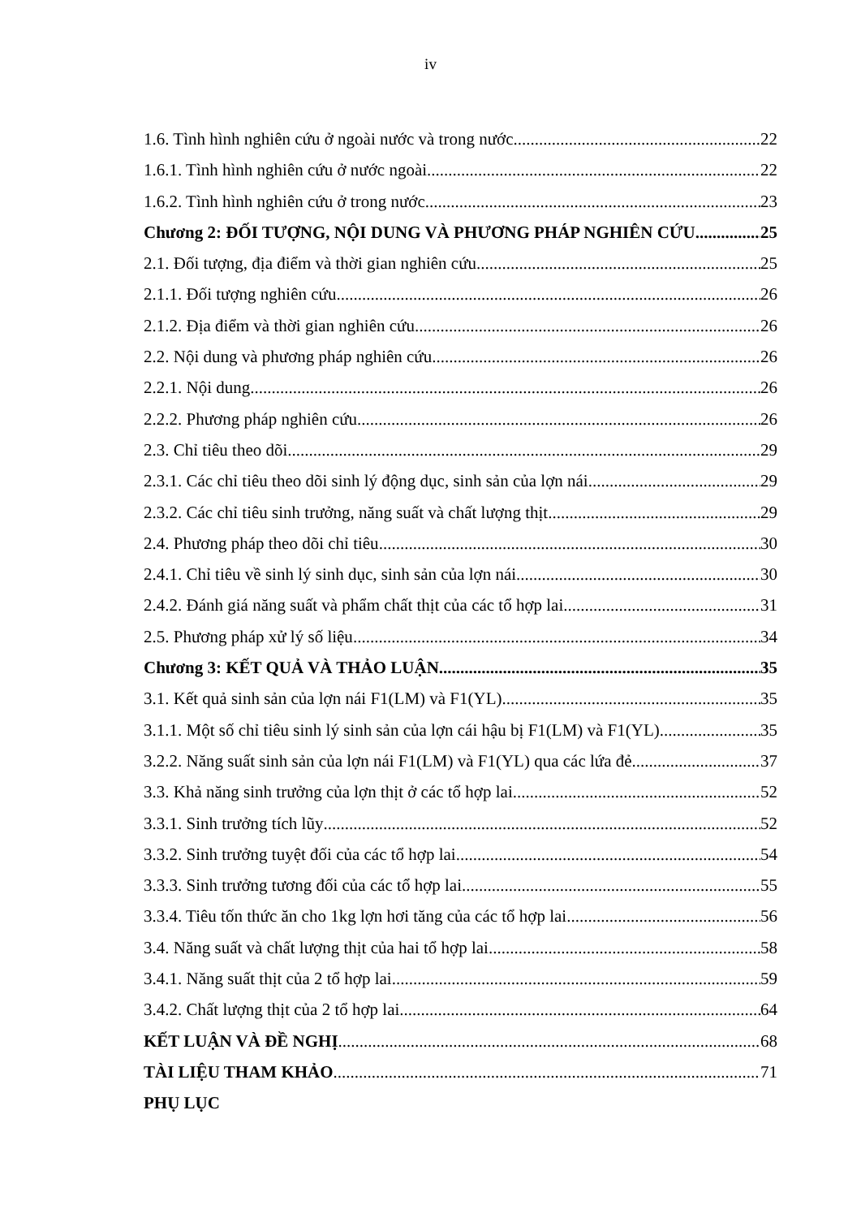iv
1.6. Tình hình nghiên cứu ở ngoài nước và trong nước 22
1.6.1. Tình hình nghiên cứu ở nước ngoài 22
1.6.2. Tình hình nghiên cứu ở trong nước 23
Chương 2: ĐỐI TƯỢNG, NỘI DUNG VÀ PHƯƠNG PHÁP NGHIÊN CỨU 25
2.1. Đối tượng, địa điểm và thời gian nghiên cứu 25
2.1.1. Đối tượng nghiên cứu 26
2.1.2. Địa điểm và thời gian nghiên cứu 26
2.2. Nội dung và phương pháp nghiên cứu 26
2.2.1. Nội dung 26
2.2.2. Phương pháp nghiên cứu 26
2.3. Chỉ tiêu theo dõi 29
2.3.1. Các chỉ tiêu theo dõi sinh lý động dục, sinh sản của lợn nái 29
2.3.2. Các chỉ tiêu sinh trưởng, năng suất và chất lượng thịt 29
2.4. Phương pháp theo dõi chỉ tiêu 30
2.4.1. Chỉ tiêu về sinh lý sinh dục, sinh sản của lợn nái 30
2.4.2. Đánh giá năng suất và phẩm chất thịt của các tổ hợp lai 31
2.5. Phương pháp xử lý số liệu 34
Chương 3: KẾT QUẢ VÀ THẢO LUẬN 35
3.1. Kết quả sinh sản của lợn nái F1(LM) và F1(YL) 35
3.1.1. Một số chỉ tiêu sinh lý sinh sản của lợn cái hậu bị F1(LM) và F1(YL) 35
3.2.2. Năng suất sinh sản của lợn nái F1(LM) và F1(YL) qua các lứa đẻ 37
3.3. Khả năng sinh trưởng của lợn thịt ở các tổ hợp lai 52
3.3.1. Sinh trưởng tích lũy 52
3.3.2. Sinh trưởng tuyệt đối của các tổ hợp lai 54
3.3.3. Sinh trưởng tương đối của các tổ hợp lai 55
3.3.4. Tiêu tốn thức ăn cho 1kg lợn hơi tăng của các tổ hợp lai 56
3.4. Năng suất và chất lượng thịt của hai tổ hợp lai 58
3.4.1. Năng suất thịt của 2 tổ hợp lai 59
3.4.2. Chất lượng thịt của 2 tổ hợp lai 64
KẾT LUẬN VÀ ĐỀ NGHỊ 68
TÀI LIỆU THAM KHẢO 71
PHỤ LỤC